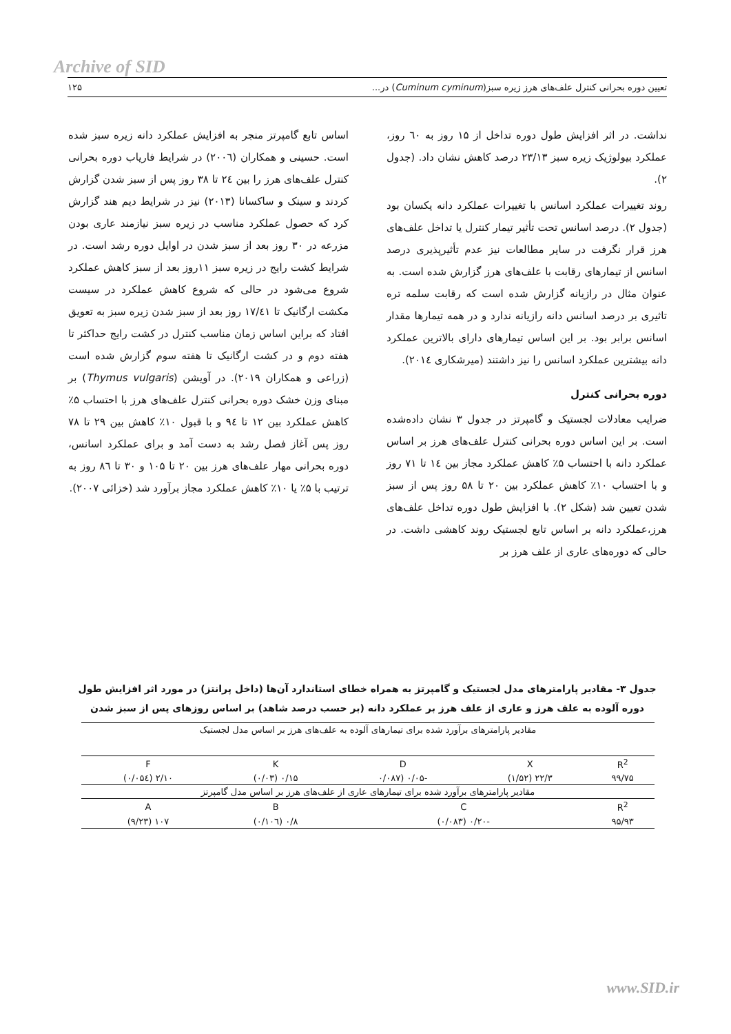Archive of SID
تعیین دوره بحرانی کنترل علف‌های هرز زیره سبز(Cuminum cyminum) در... ۱۲۵
نداشت. در اثر افزایش طول دوره تداخل از ۱۵ روز به ٦۰ روز، عملکرد بیولوژیک زیره سبز ۲۳/۱۳ درصد کاهش نشان داد. (جدول ۲).
روند تغییرات عملکرد اسانس با تغییرات عملکرد دانه یکسان بود (جدول ۲). درصد اسانس تحت تأثیر تیمار کنترل یا تداخل علف‌های هرز قرار نگرفت در سایر مطالعات نیز عدم تأثیرپذیری درصد اسانس از تیمارهای رقابت با علف‌های هرز گزارش شده است. به عنوان مثال در رازیانه گزارش شده است که رقابت سلمه تره تاثیری بر درصد اسانس دانه رازیانه ندارد و در همه تیمارها مقدار اسانس برابر بود. بر این اساس تیمارهای دارای بالاترین عملکرد دانه بیشترین عملکرد اسانس را نیز داشتند (میرشکاری ۲۰۱٤).
دوره بحرانی کنترل
ضرایب معادلات لجستیک و گامپرتز در جدول ۳ نشان داده‌شده است. بر این اساس دوره بحرانی کنترل علف‌های هرز بر اساس عملکرد دانه با احتساب ۵٪ کاهش عملکرد مجاز بین ۱٤ تا ۷۱ روز و با احتساب ۱۰٪ کاهش عملکرد بین ۲۰ تا ۵۸ روز پس از سبز شدن تعیین شد (شکل ۲). با افزایش طول دوره تداخل علف‌های هرز،عملکرد دانه بر اساس تابع لجستیک روند کاهشی داشت. در حالی که دوره‌های عاری از علف هرز بر
اساس تابع گامپرتز منجر به افزایش عملکرد دانه زیره سبز شده است. حسینی و همکاران (۲۰۰٦) در شرایط فاریاب دوره بحرانی کنترل علف‌های هرز را بین ۲٤ تا ۳۸ روز پس از سبز شدن گزارش کردند و سینک و ساکسانا (۲۰۱۳) نیز در شرایط دیم هند گزارش کرد که حصول عملکرد مناسب در زیره سبز نیازمند عاری بودن مزرعه در ۳۰ روز بعد از سبز شدن در اوایل دوره رشد است. در شرایط کشت رایج در زیره سبز ۱۱روز بعد از سبز کاهش عملکرد شروع می‌شود در حالی که شروع کاهش عملکرد در سیست مکشت ارگانیک تا ۱۷/٤۱ روز بعد از سبز شدن زیره سبز به تعویق افتاد که براین اساس زمان مناسب کنترل در کشت رایج حداکثر تا هفته دوم و در کشت ارگانیک تا هفته سوم گزارش شده است (زراعی و همکاران ۲۰۱۹). در آویشن (Thymus vulgaris) بر مبنای وزن خشک دوره بحرانی کنترل علف‌های هرز با احتساب ۵٪ کاهش عملکرد بین ۱۲ تا ۹٤ و با قبول ۱۰٪ کاهش بین ۲۹ تا ۷۸ روز پس آغاز فصل رشد به دست آمد و برای عملکرد اسانس، دوره بحرانی مهار علف‌های هرز بین ۲۰ تا ۱۰۵ و ۳۰ تا ۸٦ روز به ترتیب با ۵٪ یا ۱۰٪ کاهش عملکرد مجاز برآورد شد (خزائی ۲۰۰۷).
جدول ۳- مقادیر پارامترهای مدل لجستیک و گامپرتز به همراه خطای استاندارد آن‌ها (داخل پرانتز) در مورد اثر افزایش طول دوره آلوده به علف هرز و عاری از علف هرز بر عملکرد دانه (بر حسب درصد شاهد) بر اساس روزهای پس از سبز شدن
| مقادیر پارامترهای برآورد شده برای تیمارهای آلوده به علف‌های هرز بر اساس مدل لجستیک | | | | |
| R<sup>2</sup> | X | D | K | F |
| ۹۹/۷۵ | ۲۲/۳ (۱/۵۲) | -۰/۰۵ (۰/۰۸۷ | ۰/۱۵ (۰/۰۳) | ۲/۱۰ (۰/۰۵٤) |
| مقادیر پارامترهای برآورد شده برای تیمارهای عاری از علف‌های هرز بر اساس مدل گامپرتز | | | | |
| R<sup>2</sup> | C | | B | A |
| ۹۵/۹۳ | -۰/۲۰ (۰/۰۸۳) | | ۰/۸ (۰/۱۰٦) | ۱۰۷ (۹/۲۳) |
www.SID.ir